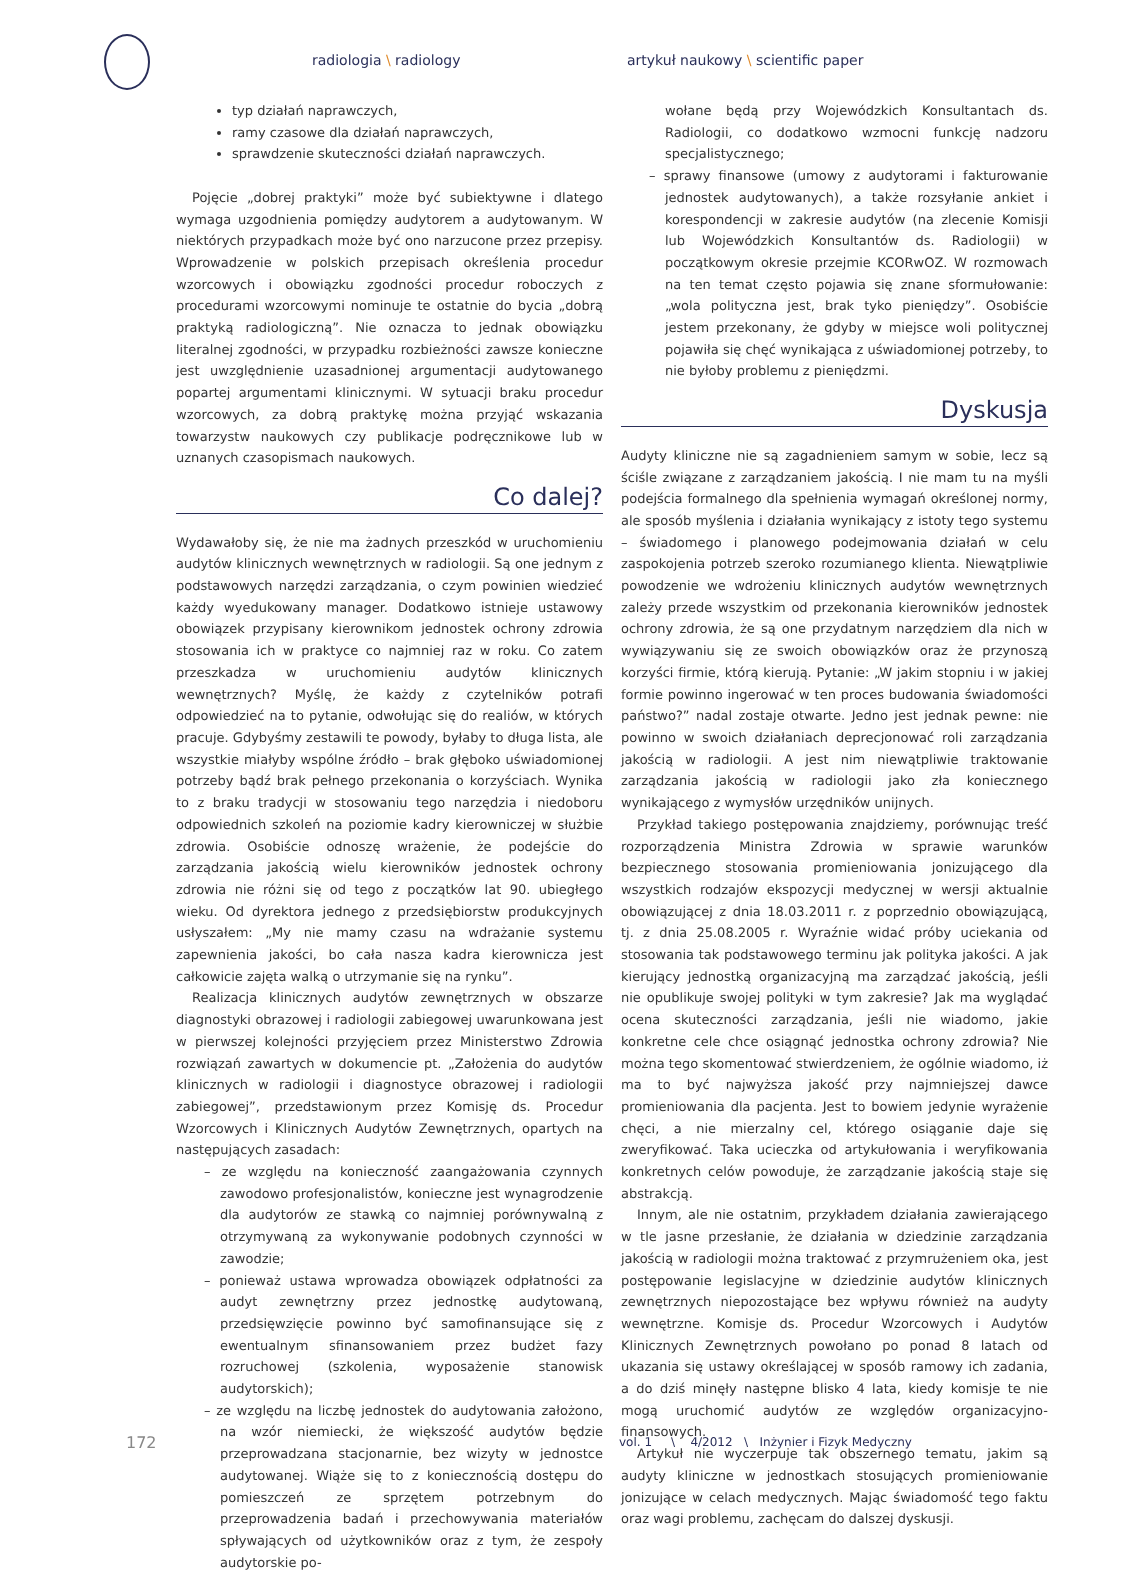radiologia \ radiology artykuł naukowy \ scientific paper
typ działań naprawczych,
ramy czasowe dla działań naprawczych,
sprawdzenie skuteczności działań naprawczych.
Pojęcie „dobrej praktyki” może być subiektywne i dlatego wymaga uzgodnienia pomiędzy audytorem a audytowanym. W niektórych przypadkach może być ono narzucone przez przepisy. Wprowadzenie w polskich przepisach określenia procedur wzorcowych i obowiązku zgodności procedur roboczych z procedurami wzorcowymi nominuje te ostatnie do bycia „dobrą praktyką radiologiczną”. Nie oznacza to jednak obowiązku literalnej zgodności, w przypadku rozbieżności zawsze konieczne jest uwzględnienie uzasadnionej argumentacji audytowanego popartej argumentami klinicznymi. W sytuacji braku procedur wzorcowych, za dobrą praktykę można przyjąć wskazania towarzystw naukowych czy publikacje podręcznikowe lub w uznanych czasopismach naukowych.
Co dalej?
Wydawałoby się, że nie ma żadnych przeszkód w uruchomieniu audytów klinicznych wewnętrznych w radiologii. Są one jednym z podstawowych narzędzi zarządzania, o czym powinien wiedzieć każdy wyedukowany manager. Dodatkowo istnieje ustawowy obowiązek przypisany kierownikom jednostek ochrony zdrowia stosowania ich w praktyce co najmniej raz w roku. Co zatem przeszkadza w uruchomieniu audytów klinicznych wewnętrznych? Myślę, że każdy z czytelników potrafi odpowiedzieć na to pytanie, odwołując się do realiów, w których pracuje. Gdybyśmy zestawili te powody, byłaby to długa lista, ale wszystkie miałyby wspólne źródło – brak głęboko uświadomionej potrzeby bądź brak pełnego przekonania o korzyściach. Wynika to z braku tradycji w stosowaniu tego narzędzia i niedoboru odpowiednich szkoleń na poziomie kadry kierowniczej w służbie zdrowia. Osobiście odnoszę wrażenie, że podejście do zarządzania jakością wielu kierowników jednostek ochrony zdrowia nie różni się od tego z początków lat 90. ubiegłego wieku. Od dyrektora jednego z przedsiębiorstw produkcyjnych usłyszałem: „My nie mamy czasu na wdrażanie systemu zapewnienia jakości, bo cała nasza kadra kierownicza jest całkowicie zajęta walką o utrzymanie się na rynku”.
Realizacja klinicznych audytów zewnętrznych w obszarze diagnostyki obrazowej i radiologii zabiegowej uwarunkowana jest w pierwszej kolejności przyjęciem przez Ministerstwo Zdrowia rozwiązań zawartych w dokumencie pt. „Założenia do audytów klinicznych w radiologii i diagnostyce obrazowej i radiologii zabiegowej”, przedstawionym przez Komisję ds. Procedur Wzorcowych i Klinicznych Audytów Zewnętrznych, opartych na następujących zasadach:
– ze względu na konieczność zaangażowania czynnych zawodowo profesjonalistów, konieczne jest wynagrodzenie dla audytorów ze stawką co najmniej porównywalną z otrzymywaną za wykonywanie podobnych czynności w zawodzie;
– ponieważ ustawa wprowadza obowiązek odpłatności za audyt zewnętrzny przez jednostkę audytowaną, przedsięwzięcie powinno być samofinansujące się z ewentualnym sfinansowaniem przez budżet fazy rozruchowej (szkolenia, wyposażenie stanowisk audytorskich);
– ze względu na liczbę jednostek do audytowania założono, na wzór niemiecki, że większość audytów będzie przeprowadzana stacjonarnie, bez wizyty w jednostce audytowanej. Wiąże się to z koniecznością dostępu do pomieszczeń ze sprzętem potrzebnym do przeprowadzenia badań i przechowywania materiałów spływających od użytkowników oraz z tym, że zespoły audytorskie po-
wołane będą przy Wojewódzkich Konsultantach ds. Radiologii, co dodatkowo wzmocni funkcję nadzoru specjalistycznego;
– sprawy finansowe (umowy z audytorami i fakturowanie jednostek audytowanych), a także rozsyłanie ankiet i korespondencji w zakresie audytów (na zlecenie Komisji lub Wojewódzkich Konsultantów ds. Radiologii) w początkowym okresie przejmie KCORwOZ. W rozmowach na ten temat często pojawia się znane sformułowanie: „wola polityczna jest, brak tyko pieniędzy”. Osobiście jestem przekonany, że gdyby w miejsce woli politycznej pojawiła się chęć wynikająca z uświadomionej potrzeby, to nie byłoby problemu z pieniędzmi.
Dyskusja
Audyty kliniczne nie są zagadnieniem samym w sobie, lecz są ściśle związane z zarządzaniem jakością. I nie mam tu na myśli podejścia formalnego dla spełnienia wymagań określonej normy, ale sposób myślenia i działania wynikający z istoty tego systemu – świadomego i planowego podejmowania działań w celu zaspokojenia potrzeb szeroko rozumianego klienta. Niewątpliwie powodzenie we wdrożeniu klinicznych audytów wewnętrznych zależy przede wszystkim od przekonania kierowników jednostek ochrony zdrowia, że są one przydatnym narzędziem dla nich w wywiązywaniu się ze swoich obowiązków oraz że przynoszą korzyści firmie, którą kierują. Pytanie: „W jakim stopniu i w jakiej formie powinno ingerować w ten proces budowania świadomości państwo?” nadal zostaje otwarte. Jedno jest jednak pewne: nie powinno w swoich działaniach deprecjonować roli zarządzania jakością w radiologii. A jest nim niewątpliwie traktowanie zarządzania jakością w radiologii jako zła koniecznego wynikającego z wymysłów urzędników unijnych.
Przykład takiego postępowania znajdziemy, porównując treść rozporządzenia Ministra Zdrowia w sprawie warunków bezpiecznego stosowania promieniowania jonizującego dla wszystkich rodzajów ekspozycji medycznej w wersji aktualnie obowiązującej z dnia 18.03.2011 r. z poprzednio obowiązującą, tj. z dnia 25.08.2005 r. Wyraźnie widać próby uciekania od stosowania tak podstawowego terminu jak polityka jakości. A jak kierujący jednostką organizacyjną ma zarządzać jakością, jeśli nie opublikuje swojej polityki w tym zakresie? Jak ma wyglądać ocena skuteczności zarządzania, jeśli nie wiadomo, jakie konkretne cele chce osiągnąć jednostka ochrony zdrowia? Nie można tego skomentować stwierdzeniem, że ogólnie wiadomo, iż ma to być najwyższa jakość przy najmniejszej dawce promieniowania dla pacjenta. Jest to bowiem jedynie wyrażenie chęci, a nie mierzalny cel, którego osiąganie daje się zweryfikować. Taka ucieczka od artykułowania i weryfikowania konkretnych celów powoduje, że zarządzanie jakością staje się abstrakcją.
Innym, ale nie ostatnim, przykładem działania zawierającego w tle jasne przesłanie, że działania w dziedzinie zarządzania jakością w radiologii można traktować z przymrużeniem oka, jest postępowanie legislacyjne w dziedzinie audytów klinicznych zewnętrznych niepozostające bez wpływu również na audyty wewnętrzne. Komisje ds. Procedur Wzorcowych i Audytów Klinicznych Zewnętrznych powołano po ponad 8 latach od ukazania się ustawy określającej w sposób ramowy ich zadania, a do dziś minęły następne blisko 4 lata, kiedy komisje te nie mogą uruchomić audytów ze względów organizacyjno-finansowych.
Artykuł nie wyczerpuje tak obszernego tematu, jakim są audyty kliniczne w jednostkach stosujących promieniowanie jonizujące w celach medycznych. Mając świadomość tego faktu oraz wagi problemu, zachęcam do dalszej dyskusji.
172 vol. 1 \ 4/2012 \ Inżynier i Fizyk Medyczny